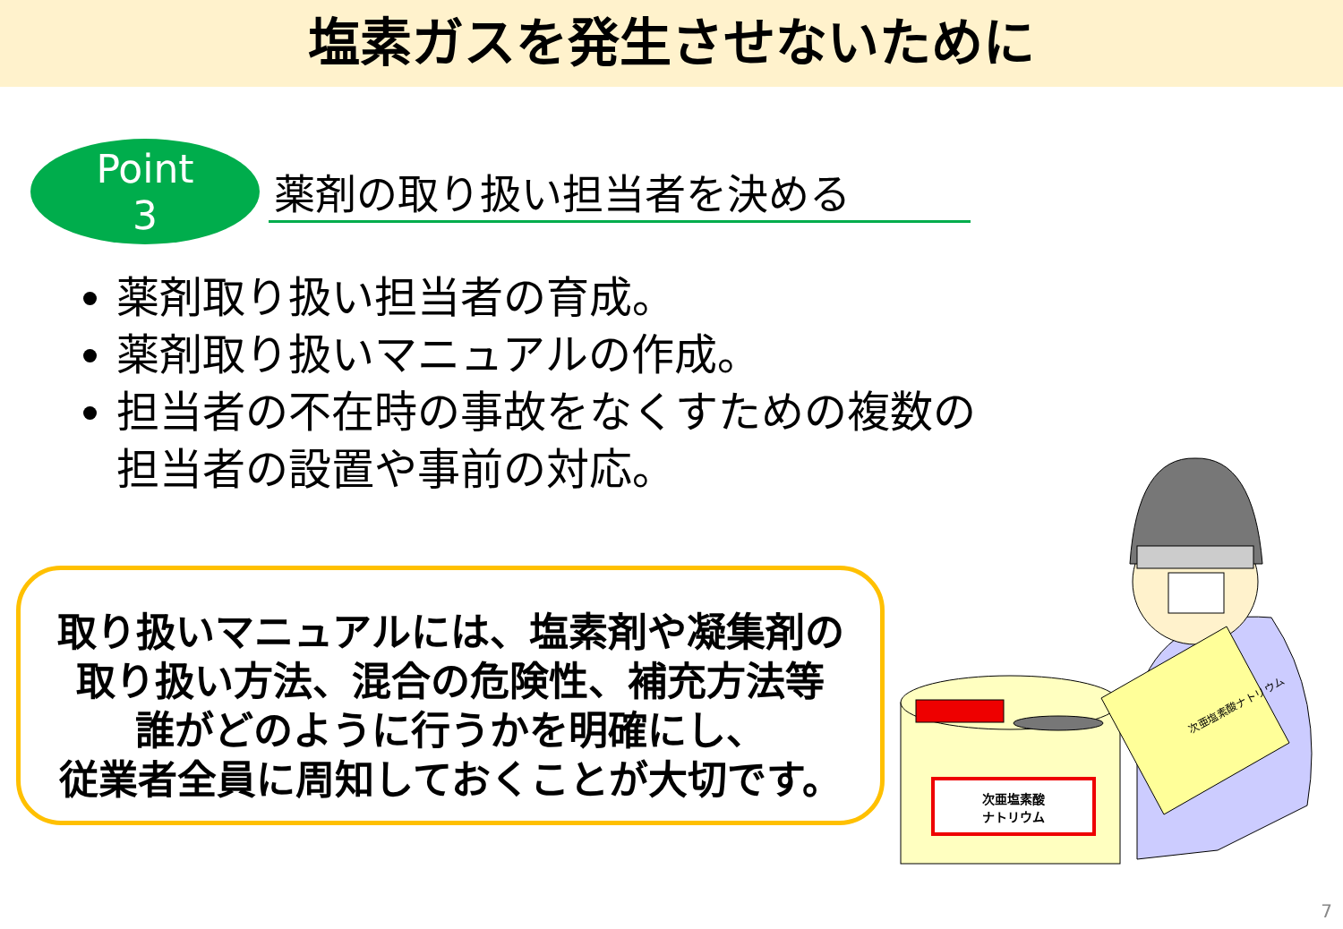塩素ガスを発生させないために
Point
3
薬剤の取り扱い担当者を決める
薬剤取り扱い担当者の育成。
薬剤取り扱いマニュアルの作成。
担当者の不在時の事故をなくすための複数の担当者の設置や事前の対応。
取り扱いマニュアルには、塩素剤や凝集剤の
取り扱い方法、混合の危険性、補充方法等
誰がどのように行うかを明確にし、
従業者全員に周知しておくことが大切です。
次亜塩素酸
ナトリウム
次亜塩素酸ナトリウム
7